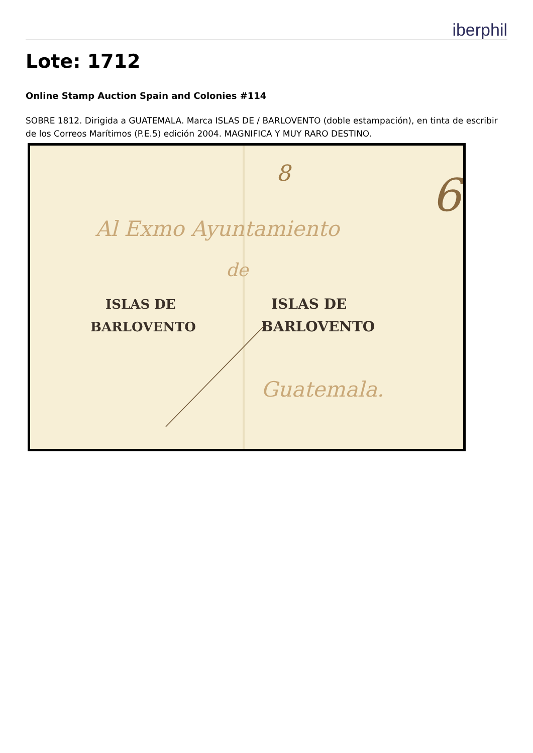iberphil
Lote: 1712
Online Stamp Auction Spain and Colonies #114
SOBRE 1812. Dirigida a GUATEMALA. Marca ISLAS DE / BARLOVENTO (doble estampación), en tinta de escribir de los Correos Marítimos (P.E.5) edición 2004. MAGNIFICA Y MUY RARO DESTINO.
Al Exmo Ayuntamiento
de
Guatemala.
6
8
ISLAS DE
BARLOVENTO
ISLAS DE
BARLOVENTO